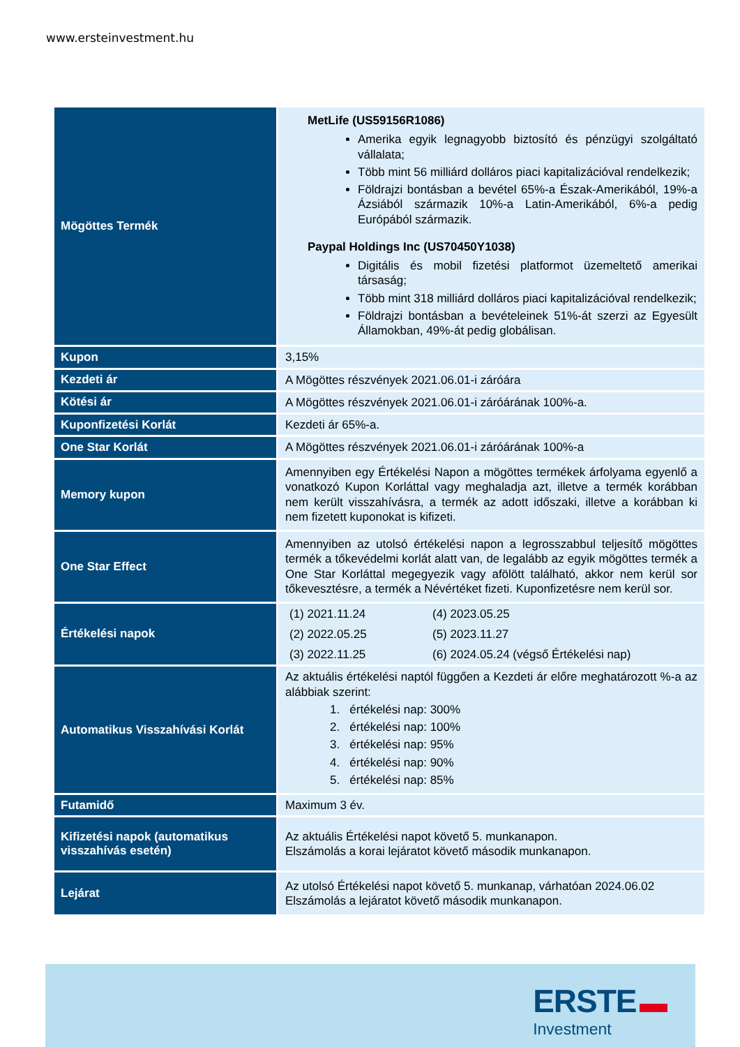www.ersteinvestment.hu
| Mögöttes Termék | MetLife (US59156R1086) Amerika egyik legnagyobb biztosító és pénzügyi szolgáltató vállalata; Több mint 56 milliárd dolláros piaci kapitalizációval rendelkezik; Földrajzi bontásban a bevétel 65%-a Észak-Amerikából, 19%-a Ázsiából származik 10%-a Latin-Amerikából, 6%-a pedig Európából származik. Paypal Holdings Inc (US70450Y1038) Digitális és mobil fizetési platformot üzemeltető amerikai társaság; Több mint 318 milliárd dolláros piaci kapitalizációval rendelkezik; Földrajzi bontásban a bevételeinek 51%-át szerzi az Egyesült Államokban, 49%-át pedig globálisan. |
| Kupon | 3,15% |
| Kezdeti ár | A Mögöttes részvények 2021.06.01-i záróára |
| Kötési ár | A Mögöttes részvények 2021.06.01-i záróárának 100%-a. |
| Kuponfizetési Korlát | Kezdeti ár 65%-a. |
| One Star Korlát | A Mögöttes részvények 2021.06.01-i záróárának 100%-a |
| Memory kupon | Amennyiben egy Értékelési Napon a mögöttes termékek árfolyama egyenlő a vonatkozó Kupon Korláttal vagy meghaladja azt, illetve a termék korábban nem került visszahívásra, a termék az adott időszaki, illetve a korábban ki nem fizetett kuponokat is kifizeti. |
| One Star Effect | Amennyiben az utolsó értékelési napon a legrosszabbul teljesítő mögöttes termék a tőkevédelmi korlát alatt van, de legalább az egyik mögöttes termék a One Star Korláttal megegyezik vagy afölött található, akkor nem kerül sor tőkevesztésre, a termék a Névértéket fizeti. Kuponfizetésre nem kerül sor. |
| Értékelési napok | (1) 2021.11.24 (4) 2023.05.25 (2) 2022.05.25 (5) 2023.11.27 (3) 2022.11.25 (6) 2024.05.24 (végső Értékelési nap) |
| Automatikus Visszahívási Korlát | Az aktuális értékelési naptól függően a Kezdeti ár előre meghatározott %-a az alábbiak szerint: 1. értékelési nap: 300% 2. értékelési nap: 100% 3. értékelési nap: 95% 4. értékelési nap: 90% 5. értékelési nap: 85% |
| Futamidő | Maximum 3 év. |
| Kifizetési napok (automatikus visszahívás esetén) | Az aktuális Értékelési napot követő 5. munkanapon. Elszámolás a korai lejáratot követő második munkanapon. |
| Lejárat | Az utolsó Értékelési napot követő 5. munkanap, várhatóan 2024.06.02 Elszámolás a lejáratot követő második munkanapon. |
ERSTE ▬
Investment